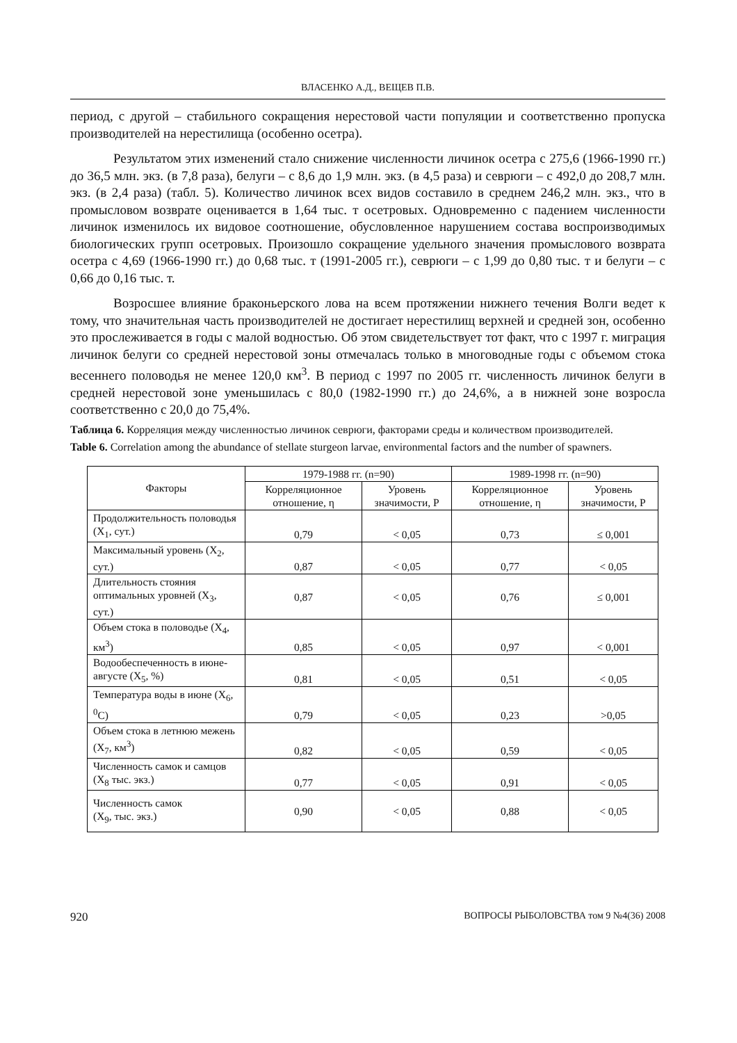ВЛАСЕНКО А.Д., ВЕЩЕВ П.В.
период, с другой – стабильного сокращения нерестовой части популяции и соответственно пропуска производителей на нерестилища (особенно осетра).
Результатом этих изменений стало снижение численности личинок осетра с 275,6 (1966-1990 гг.) до 36,5 млн. экз. (в 7,8 раза), белуги – с 8,6 до 1,9 млн. экз. (в 4,5 раза) и севрюги – с 492,0 до 208,7 млн. экз. (в 2,4 раза) (табл. 5). Количество личинок всех видов составило в среднем 246,2 млн. экз., что в промысловом возврате оценивается в 1,64 тыс. т осетровых. Одновременно с падением численности личинок изменилось их видовое соотношение, обусловленное нарушением состава воспроизводимых биологических групп осетровых. Произошло сокращение удельного значения промыслового возврата осетра с 4,69 (1966-1990 гг.) до 0,68 тыс. т (1991-2005 гг.), севрюги – с 1,99 до 0,80 тыс. т и белуги – с 0,66 до 0,16 тыс. т.
Возросшее влияние браконьерского лова на всем протяжении нижнего течения Волги ведет к тому, что значительная часть производителей не достигает нерестилищ верхней и средней зон, особенно это прослеживается в годы с малой водностью. Об этом свидетельствует тот факт, что с 1997 г. миграция личинок белуги со средней нерестовой зоны отмечалась только в многоводные годы с объемом стока весеннего половодья не менее 120,0 км<sup>3</sup>. В период с 1997 по 2005 гг. численность личинок белуги в средней нерестовой зоне уменьшилась с 80,0 (1982-1990 гг.) до 24,6%, а в нижней зоне возросла соответственно с 20,0 до 75,4%.
Таблица 6. Корреляция между численностью личинок севрюги, факторами среды и количеством производителей.
Table 6. Correlation among the abundance of stellate sturgeon larvae, environmental factors and the number of spawners.
| Факторы | 1979-1988 гг. (n=90) | | 1989-1998 гг. (n=90) | |
| --- | --- | --- | --- | --- |
| | Корреляционное отношение, η | Уровень значимости, Р | Корреляционное отношение, η | Уровень значимости, Р |
| Продолжительность половодья (Х<sub>1</sub>, сут.) | 0,79 | < 0,05 | 0,73 | ≤ 0,001 |
| Максимальный уровень (Х<sub>2</sub>, сут.) | 0,87 | < 0,05 | 0,77 | < 0,05 |
| Длительность стояния оптимальных уровней (Х<sub>3</sub>, сут.) | 0,87 | < 0,05 | 0,76 | ≤ 0,001 |
| Объем стока в половодье (Х<sub>4</sub>, км<sup>3</sup>) | 0,85 | < 0,05 | 0,97 | < 0,001 |
| Водообеспеченность в июне-августе (Х<sub>5</sub>, %) | 0,81 | < 0,05 | 0,51 | < 0,05 |
| Температура воды в июне (Х<sub>6</sub>, <sup>0</sup>С) | 0,79 | < 0,05 | 0,23 | >0,05 |
| Объем стока в летнюю межень (Х<sub>7</sub>, км<sup>3</sup>) | 0,82 | < 0,05 | 0,59 | < 0,05 |
| Численность самок и самцов (Х<sub>8</sub> тыс. экз.) | 0,77 | < 0,05 | 0,91 | < 0,05 |
| Численность самок (Х<sub>9</sub>, тыс. экз.) | 0,90 | < 0,05 | 0,88 | < 0,05 |
920 ВОПРОСЫ РЫБОЛОВСТВА том 9 №4(36) 2008